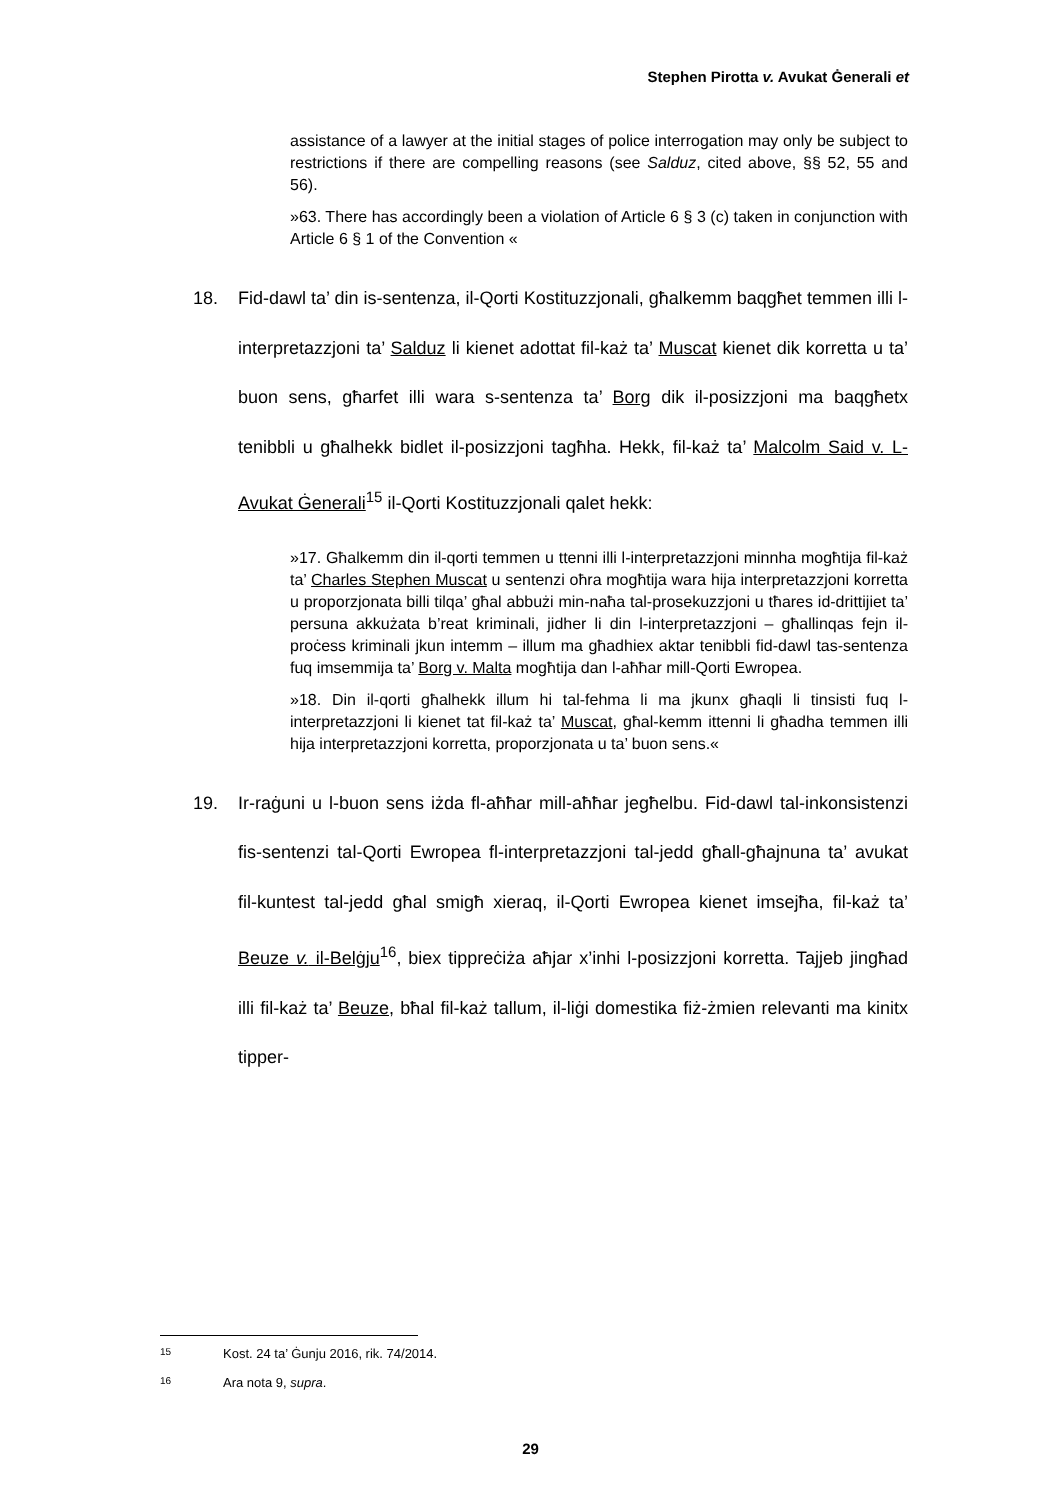Stephen Pirotta v. Avukat Ġenerali et
assistance of a lawyer at the initial stages of police interrogation may only be subject to restrictions if there are compelling reasons (see Salduz, cited above, §§ 52, 55 and 56).
»63. There has accordingly been a violation of Article 6 § 3 (c) taken in conjunction with Article 6 § 1 of the Convention «
18. Fid-dawl ta’ din is-sentenza, il-Qorti Kostituzzjonali, għalkemm baqgħet temmen illi l-interpretazzjoni ta’ Salduz li kienet adottat fil-każ ta’ Muscat kienet dik korretta u ta’ buon sens, għarfet illi wara s-sentenza ta’ Borg dik il-posizzjoni ma baqgħetx tenibbli u għalhekk bidlet il-posizzjoni tagħha. Hekk, fil-każ ta’ Malcolm Said v. L-Avukat Ġenerali<sup>15</sup> il-Qorti Kostituzzjonali qalet hekk:
»17. Għalkemm din il-qorti temmen u ttenni illi l-interpretazzjoni minnha mogħtija fil-każ ta’ Charles Stephen Muscat u sentenzi oħra mogħtija wara hija interpretazzjoni korretta u proporzjonata billi tilqa’ għal abbużi min-naħa tal-prosekuzzjoni u tħares id-drittijiet ta’ persuna akkużata b’reat kriminali, jidher li din l-interpretazzjoni – għallinqas fejn il-proċess kriminali jkun intemm – illum ma għadhiex aktar tenibbli fid-dawl tas-sentenza fuq imsemmija ta’ Borg v. Malta mogħtija dan l-aħħar mill-Qorti Ewropea.
»18. Din il-qorti għalhekk illum hi tal-fehma li ma jkunx għaqli li tinsisti fuq l-interpretazzjoni li kienet tat fil-każ ta’ Muscat, għal-kemm ittenni li għadha temmen illi hija interpretazzjoni korretta, proporzjonata u ta’ buon sens.«
19. Ir-raġuni u l-buon sens iżda fl-aħħar mill-aħħar jegħelbu. Fid-dawl tal-inkonsistenzi fis-sentenzi tal-Qorti Ewropea fl-interpretazzjoni tal-jedd għall-għajnuna ta’ avukat fil-kuntest tal-jedd għal smigħ xieraq, il-Qorti Ewropea kienet imsejħa, fil-każ ta’ Beuze v. il-Belġju<sup>16</sup>, biex tippreċiża aħjar x’inhi l-posizzjoni korretta. Tajjeb jingħad illi fil-każ ta’ Beuze, bħal fil-każ tallum, il-liġi domestika fiż-żmien relevanti ma kinitx tipper-
15 Kost. 24 ta’ Ġunju 2016, rik. 74/2014.
16 Ara nota 9, supra.
29